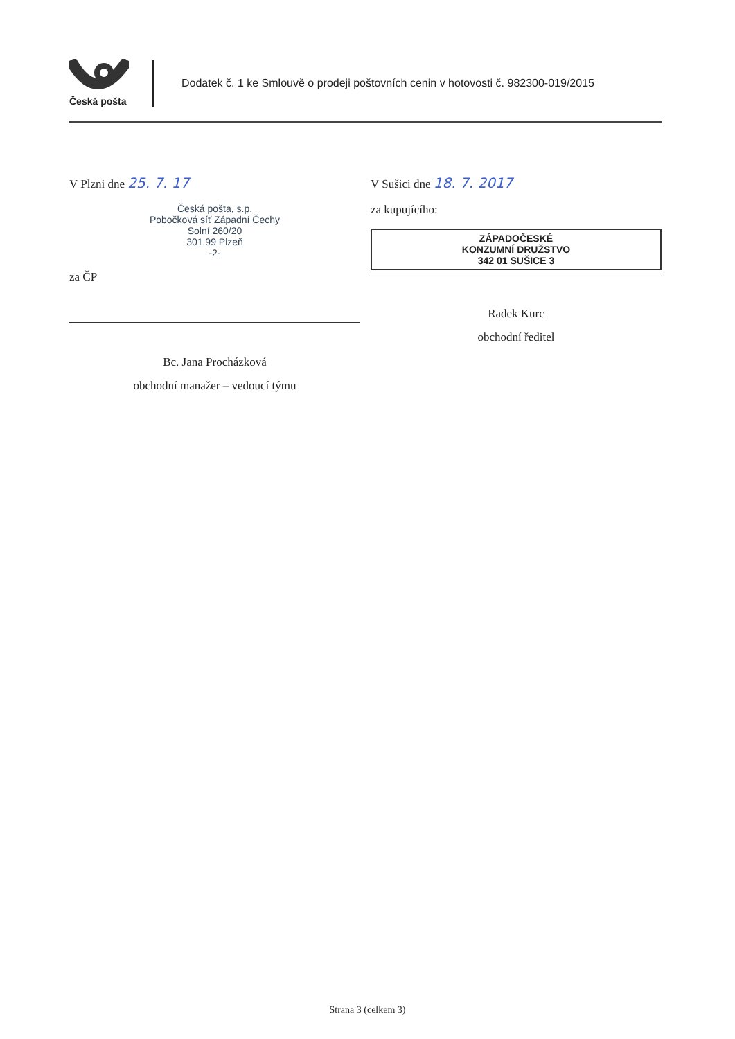Česká pošta
Dodatek č. 1 ke Smlouvě o prodeji poštovních cenin v hotovosti č. 982300-019/2015
V Plzni dne 25. 7. 17
Česká pošta, s.p.
Pobočková síť Západní Čechy
Solní 260/20
301 99 Plzeň
-2-
za ČP
Bc. Jana Procházková
obchodní manažer – vedoucí týmu
V Sušici dne 18. 7. 2017
za kupujícího:
ZÁPADOČESKÉ
KONZUMNÍ DRUŽSTVO
342 01 SUŠICE 3
Radek Kurc
obchodní ředitel
Strana 3 (celkem 3)